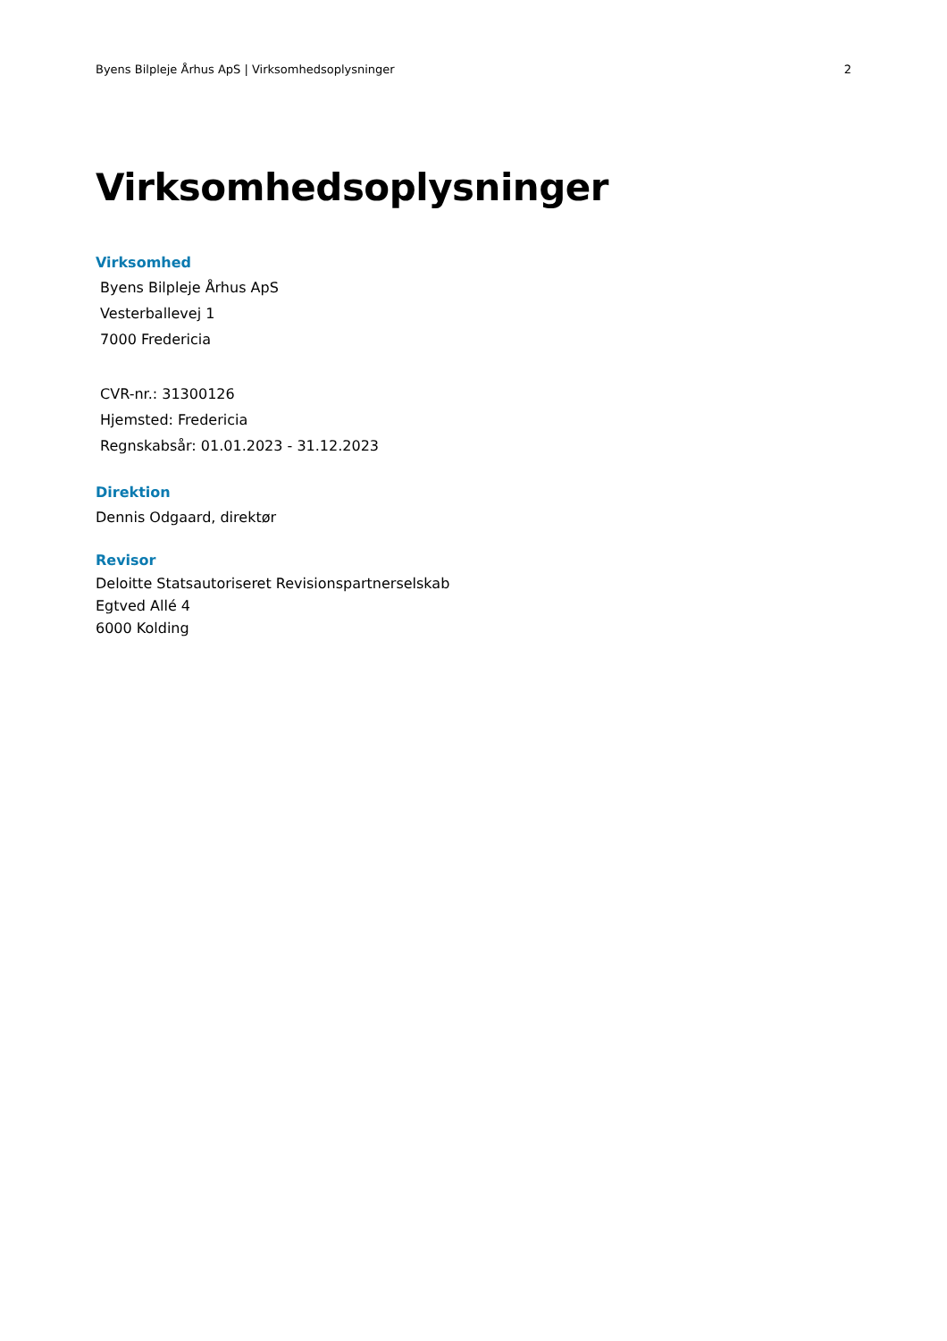Byens Bilpleje Århus ApS | Virksomhedsoplysninger 2
Virksomhedsoplysninger
Virksomhed
Byens Bilpleje Århus ApS
Vesterballevej 1
7000 Fredericia
CVR-nr.: 31300126
Hjemsted: Fredericia
Regnskabsår: 01.01.2023 - 31.12.2023
Direktion
Dennis Odgaard, direktør
Revisor
Deloitte Statsautoriseret Revisionspartnerselskab
Egtved Allé 4
6000 Kolding